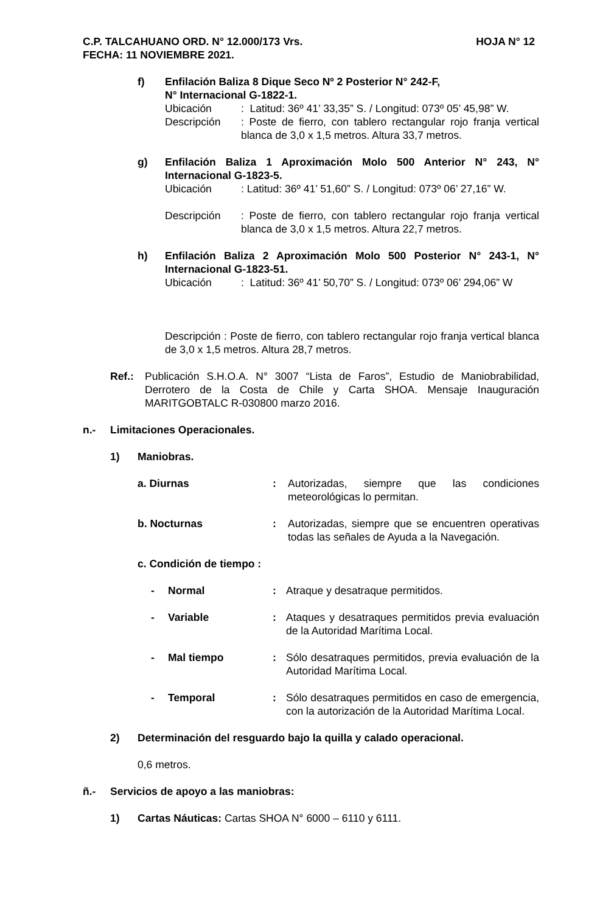C.P. TALCAHUANO ORD. N° 12.000/173 Vrs. HOJA N° 12
FECHA: 11 NOVIEMBRE 2021.
f) Enfilación Baliza 8 Dique Seco Nº 2 Posterior N° 242-F,
N° Internacional G-1822-1.
Ubicación: Latitud: 36º 41’ 33,35” S. / Longitud: 073º 05’ 45,98” W.
Descripción: Poste de fierro, con tablero rectangular rojo franja vertical blanca de 3,0 x 1,5 metros. Altura 33,7 metros.
g) Enfilación Baliza 1 Aproximación Molo 500 Anterior N° 243, N° Internacional G-1823-5.
Ubicación: Latitud: 36º 41’ 51,60” S. / Longitud: 073º 06’ 27,16” W.
Descripción: Poste de fierro, con tablero rectangular rojo franja vertical blanca de 3,0 x 1,5 metros. Altura 22,7 metros.
h) Enfilación Baliza 2 Aproximación Molo 500 Posterior N° 243-1, N° Internacional G-1823-51.
Ubicación: Latitud: 36º 41’ 50,70” S. / Longitud: 073º 06’ 294,06” W
Descripción : Poste de fierro, con tablero rectangular rojo franja vertical blanca de 3,0 x 1,5 metros. Altura 28,7 metros.
Ref.: Publicación S.H.O.A. N° 3007 “Lista de Faros”, Estudio de Maniobrabilidad, Derrotero de la Costa de Chile y Carta SHOA. Mensaje Inauguración MARITGOBTALC R-030800 marzo 2016.
n.- Limitaciones Operacionales.
1) Maniobras.
a. Diurnas: Autorizadas, siempre que las condiciones meteorológicas lo permitan.
b. Nocturnas: Autorizadas, siempre que se encuentren operativas todas las señales de Ayuda a la Navegación.
c. Condición de tiempo :
- Normal: Atraque y desatraque permitidos.
- Variable: Ataques y desatraques permitidos previa evaluación de la Autoridad Marítima Local.
- Mal tiempo: Sólo desatraques permitidos, previa evaluación de la Autoridad Marítima Local.
- Temporal: Sólo desatraques permitidos en caso de emergencia, con la autorización de la Autoridad Marítima Local.
2) Determinación del resguardo bajo la quilla y calado operacional.
0,6 metros.
ñ.- Servicios de apoyo a las maniobras:
1) Cartas Náuticas: Cartas SHOA N° 6000 – 6110 y 6111.